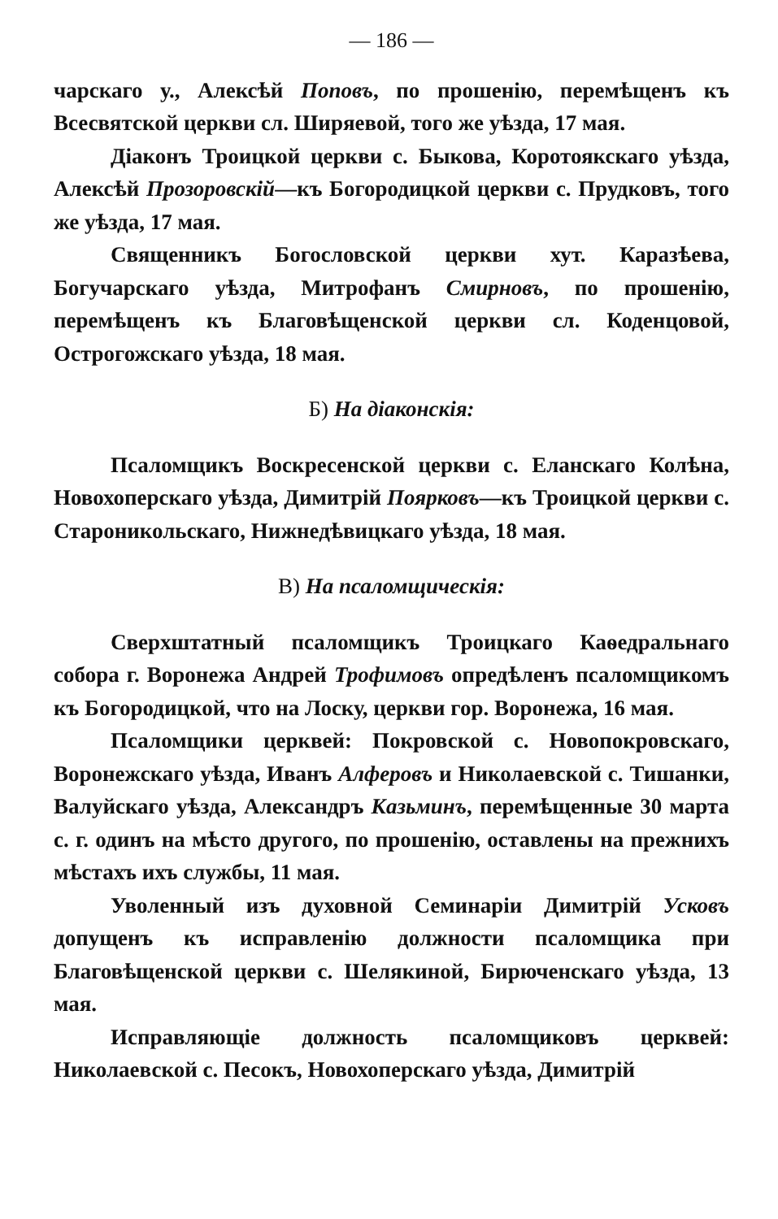— 186 —
чарскаго у., Алексѣй Поповъ, по прошенію, перемѣщенъ къ Всесвятской церкви сл. Ширяевой, того же уѣзда, 17 мая.
Діаконъ Троицкой церкви с. Быкова, Коротоякскаго уѣзда, Алексѣй Прозоровскій—къ Богородицкой церкви с. Прудковъ, того же уѣзда, 17 мая.
Священникъ Богословской церкви хут. Каразѣева, Богучарскаго уѣзда, Митрофанъ Смирновъ, по прошенію, перемѣщенъ къ Благовѣщенской церкви сл. Коденцовой, Острогожскаго уѣзда, 18 мая.
Б) На діаконскія:
Псаломщикъ Воскресенской церкви с. Еланскаго Колѣна, Новохоперскаго уѣзда, Димитрій Поярковъ—къ Троицкой церкви с. Староникольскаго, Нижнедѣвицкаго уѣзда, 18 мая.
В) На псаломщическія:
Сверхштатный псаломщикъ Троицкаго Каѳедральнаго собора г. Воронежа Андрей Трофимовъ опредѣленъ псаломщикомъ къ Богородицкой, что на Лоску, церкви гор. Воронежа, 16 мая.
Псаломщики церквей: Покровской с. Новопокровскаго, Воронежскаго уѣзда, Иванъ Алферовъ и Николаевской с. Тишанки, Валуйскаго уѣзда, Александръ Казьминъ, перемѣщенные 30 марта с. г. одинъ на мѣсто другого, по прошенію, оставлены на прежнихъ мѣстахъ ихъ службы, 11 мая.
Уволенный изъ духовной Семинаріи Димитрій Усковъ допущенъ къ исправленію должности псаломщика при Благовѣщенской церкви с. Шелякиной, Бирюченскаго уѣзда, 13 мая.
Исправляющіе должность псаломщиковъ церквей: Николаевской с. Песокъ, Новохоперскаго уѣзда, Димитрій